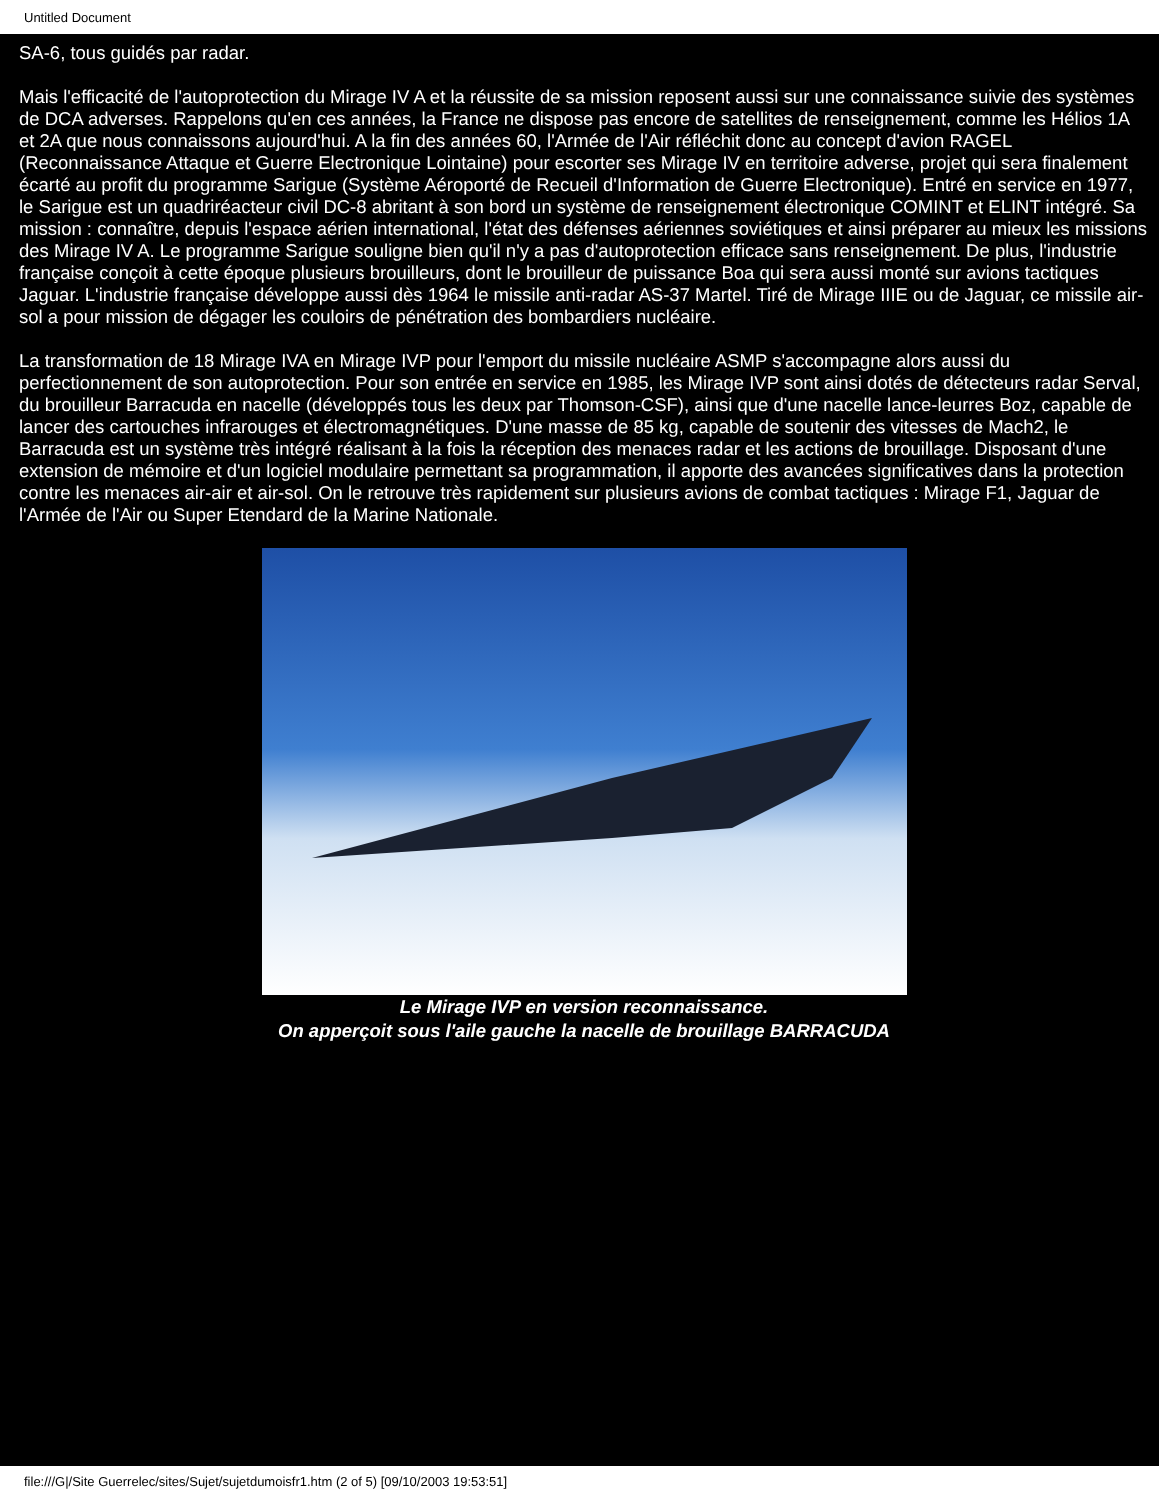Untitled Document
SA-6, tous guidés par radar.
Mais l'efficacité de l'autoprotection du Mirage IV A et la réussite de sa mission reposent aussi sur une connaissance suivie des systèmes de DCA adverses. Rappelons qu'en ces années, la France ne dispose pas encore de satellites de renseignement, comme les Hélios 1A et 2A que nous connaissons aujourd'hui. A la fin des années 60, l'Armée de l'Air réfléchit donc au concept d'avion RAGEL (Reconnaissance Attaque et Guerre Electronique Lointaine) pour escorter ses Mirage IV en territoire adverse, projet qui sera finalement écarté au profit du programme Sarigue (Système Aéroporté de Recueil d'Information de Guerre Electronique). Entré en service en 1977, le Sarigue est un quadriréacteur civil DC-8 abritant à son bord un système de renseignement électronique COMINT et ELINT intégré. Sa mission : connaître, depuis l'espace aérien international, l'état des défenses aériennes soviétiques et ainsi préparer au mieux les missions des Mirage IV A. Le programme Sarigue souligne bien qu'il n'y a pas d'autoprotection efficace sans renseignement. De plus, l'industrie française conçoit à cette époque plusieurs brouilleurs, dont le brouilleur de puissance Boa qui sera aussi monté sur avions tactiques Jaguar. L'industrie française développe aussi dès 1964 le missile anti-radar AS-37 Martel. Tiré de Mirage IIIE ou de Jaguar, ce missile air-sol a pour mission de dégager les couloirs de pénétration des bombardiers nucléaire.
La transformation de 18 Mirage IVA en Mirage IVP pour l'emport du missile nucléaire ASMP s'accompagne alors aussi du perfectionnement de son autoprotection. Pour son entrée en service en 1985, les Mirage IVP sont ainsi dotés de détecteurs radar Serval, du brouilleur Barracuda en nacelle (développés tous les deux par Thomson-CSF), ainsi que d'une nacelle lance-leurres Boz, capable de lancer des cartouches infrarouges et électromagnétiques. D'une masse de 85 kg, capable de soutenir des vitesses de Mach2, le Barracuda est un système très intégré réalisant à la fois la réception des menaces radar et les actions de brouillage. Disposant d'une extension de mémoire et d'un logiciel modulaire permettant sa programmation, il apporte des avancées significatives dans la protection contre les menaces air-air et air-sol. On le retrouve très rapidement sur plusieurs avions de combat tactiques : Mirage F1, Jaguar de l'Armée de l'Air ou Super Etendard de la Marine Nationale.
Le Mirage IVP en version reconnaissance.
On apperçoit sous l'aile gauche la nacelle de brouillage BARRACUDA
file:///G|/Site Guerrelec/sites/Sujet/sujetdumoisfr1.htm (2 of 5) [09/10/2003 19:53:51]